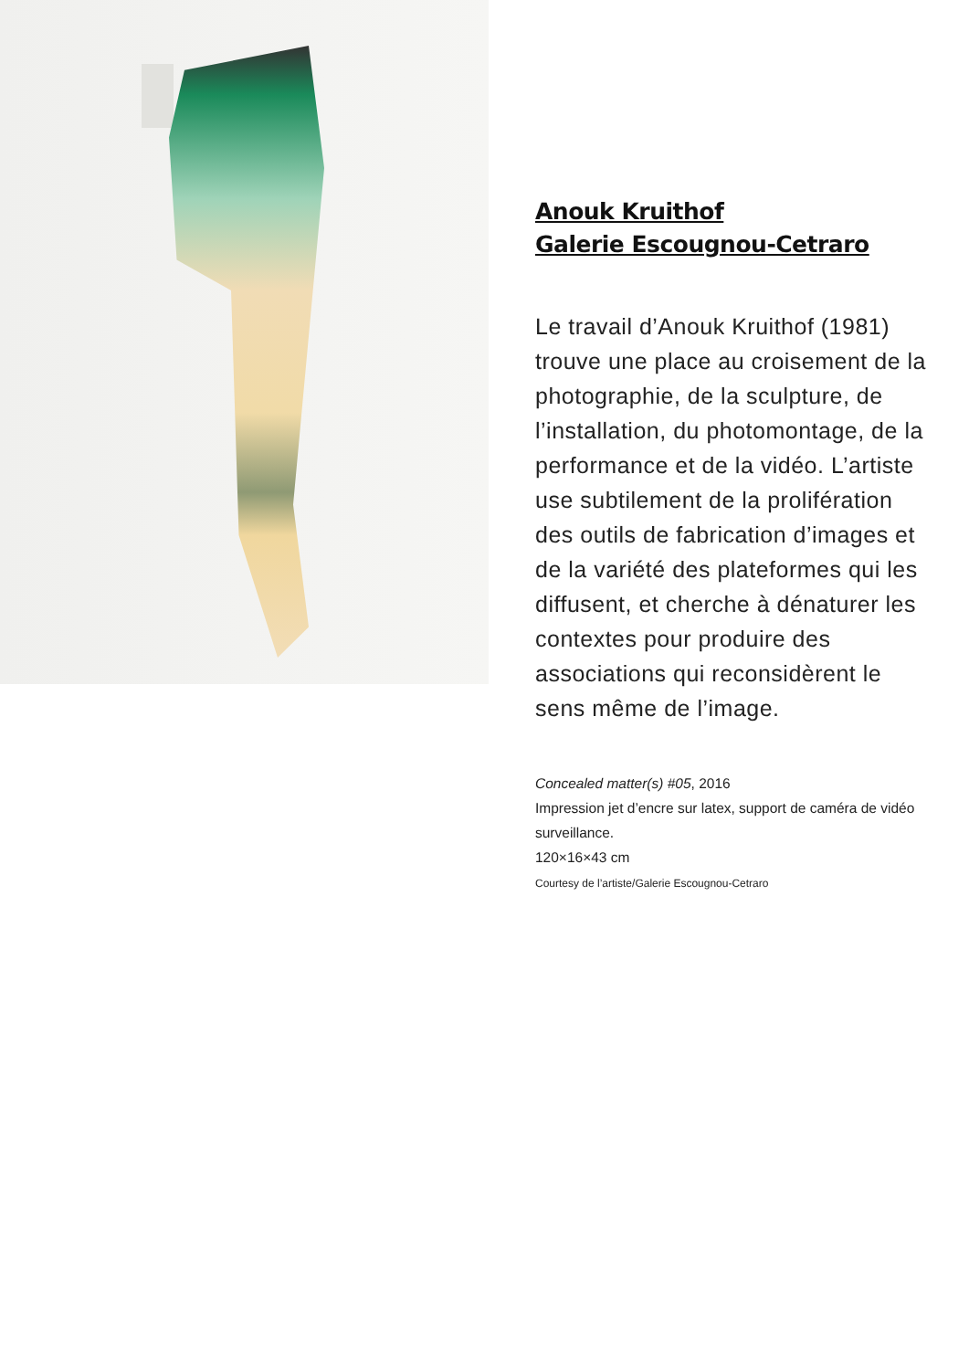Anouk Kruithof
Galerie Escougnou-Cetraro
Le travail d’Anouk Kruithof (1981) trouve une place au croisement de la photographie, de la sculpture, de l’installation, du photomontage, de la performance et de la vidéo. L’artiste use subtilement de la prolifération des outils de fabrication d’images et de la variété des plateformes qui les diffusent, et cherche à dénaturer les contextes pour produire des associations qui reconsidèrent le sens même de l’image.
Concealed matter(s) #05, 2016
Impression jet d’encre sur latex, support de caméra de vidéo surveillance.
120×16×43 cm
Courtesy de l’artiste/Galerie Escougnou-Cetraro